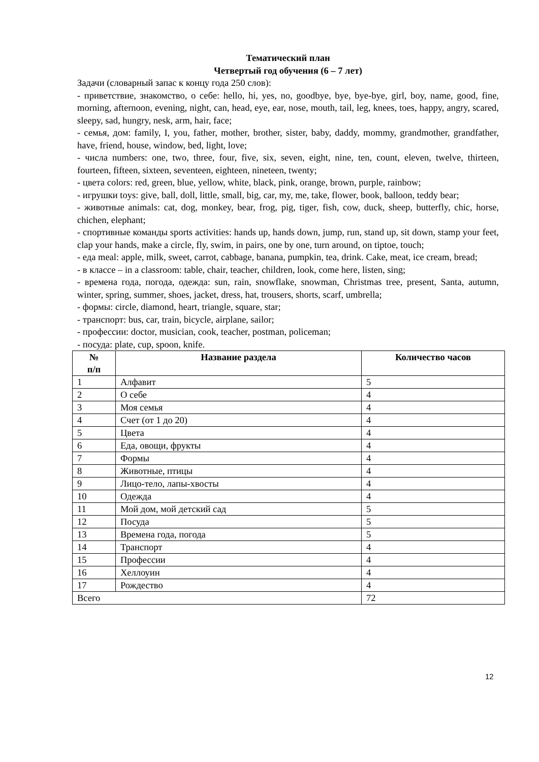Тематический план
Четвертый год обучения (6 – 7 лет)
Задачи (словарный запас к концу года 250 слов):
- приветствие, знакомство, о себе: hello, hi, yes, no, goodbye, bye, bye-bye, girl, boy, name, good, fine, morning, afternoon, evening, night, can, head, eye, ear, nose, mouth, tail, leg, knees, toes, happy, angry, scared, sleepy, sad, hungry, nesk, arm, hair, face;
- семья, дом: family, I, you, father, mother, brother, sister, baby, daddy, mommy, grandmother, grandfather, have, friend, house, window, bed, light, love;
- числа numbers: one, two, three, four, five, six, seven, eight, nine, ten, count, eleven, twelve, thirteen, fourteen, fifteen, sixteen, seventeen, eighteen, nineteen, twenty;
- цвета colors: red, green, blue, yellow, white, black, pink, orange, brown, purple, rainbow;
- игрушки toys: give, ball, doll, little, small, big, car, my, me, take, flower, book, balloon, teddy bear;
- животные animals: cat, dog, monkey, bear, frog, pig, tiger, fish, cow, duck, sheep, butterfly, chic, horse, chichen, elephant;
- спортивные команды sports activities: hands up, hands down, jump, run, stand up, sit down, stamp your feet, clap your hands, make a circle, fly, swim, in pairs, one by one, turn around, on tiptoe, touch;
- еда meal: apple, milk, sweet, carrot, cabbage, banana, pumpkin, tea, drink. Cake, meat, ice cream, bread;
- в классе – in a classroom: table, chair, teacher, children, look, come here, listen, sing;
- времена года, погода, одежда: sun, rain, snowflake, snowman, Christmas tree, present, Santa, autumn, winter, spring, summer, shoes, jacket, dress, hat, trousers, shorts, scarf, umbrella;
- формы: circle, diamond, heart, triangle, square, star;
- транспорт: bus, car, train, bicycle, airplane, sailor;
- профессии: doctor, musician, cook, teacher, postman, policeman;
- посуда: plate, cup, spoon, knife.
| № п/п | Название раздела | Количество часов |
| --- | --- | --- |
| 1 | Алфавит | 5 |
| 2 | О себе | 4 |
| 3 | Моя семья | 4 |
| 4 | Счет (от 1 до 20) | 4 |
| 5 | Цвета | 4 |
| 6 | Еда, овощи, фрукты | 4 |
| 7 | Формы | 4 |
| 8 | Животные, птицы | 4 |
| 9 | Лицо-тело, лапы-хвосты | 4 |
| 10 | Одежда | 4 |
| 11 | Мой дом, мой детский сад | 5 |
| 12 | Посуда | 5 |
| 13 | Времена года, погода | 5 |
| 14 | Транспорт | 4 |
| 15 | Профессии | 4 |
| 16 | Хеллоуин | 4 |
| 17 | Рождество | 4 |
| Всего | | 72 |
12